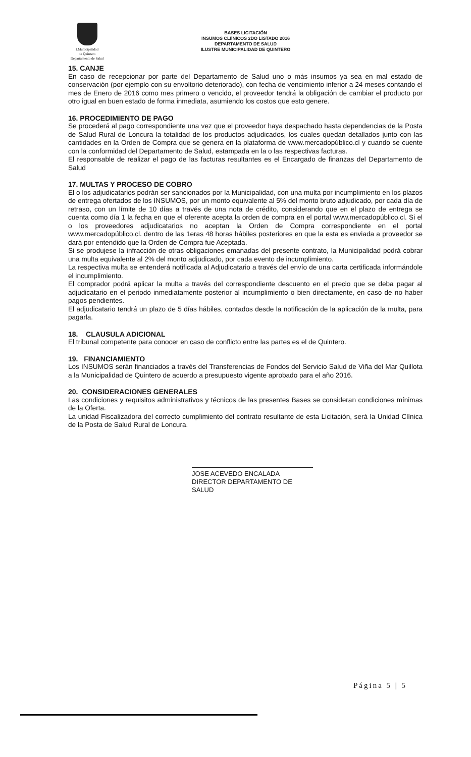I.Municipalidad
de Quintero
Departamento de Salud
BASES LICITACIÓN
INSUMOS CLIÍNICOS 2DO LISTADO 2016
DEPARTAMENTO DE SALUD
ILUSTRE MUNICIPALIDAD DE QUINTERO
15. CANJE
En caso de recepcionar por parte del Departamento de Salud uno o más insumos ya sea en mal estado de conservación (por ejemplo con su envoltorio deteriorado), con fecha de vencimiento inferior a 24 meses contando el mes de Enero de 2016 como mes primero o vencido, el proveedor tendrá la obligación de cambiar el producto por otro igual en buen estado de forma inmediata, asumiendo los costos que esto genere.
16. PROCEDIMIENTO DE PAGO
Se procederá al pago correspondiente una vez que el proveedor haya despachado hasta dependencias de la Posta de Salud Rural de Loncura la totalidad de los productos adjudicados, los cuales quedan detallados junto con las cantidades en la Orden de Compra que se genera en la plataforma de www.mercadopúblico.cl y cuando se cuente con la conformidad del Departamento de Salud, estampada en la o las respectivas facturas.
El responsable de realizar el pago de las facturas resultantes es el Encargado de finanzas del Departamento de Salud
17. MULTAS Y PROCESO DE COBRO
El o los adjudicatarios podrán ser sancionados por la Municipalidad, con una multa por incumplimiento en los plazos de entrega ofertados de los INSUMOS, por un monto equivalente al 5% del monto bruto adjudicado, por cada día de retraso, con un límite de 10 días a través de una nota de crédito, considerando que en el plazo de entrega se cuenta como día 1 la fecha en que el oferente acepta la orden de compra en el portal www.mercadopúblico.cl. Si el o los proveedores adjudicatarios no aceptan la Orden de Compra correspondiente en el portal www.mercadopúblico.cl. dentro de las 1eras 48 horas hábiles posteriores en que la esta es enviada a proveedor se dará por entendido que la Orden de Compra fue Aceptada.
Si se produjese la infracción de otras obligaciones emanadas del presente contrato, la Municipalidad podrá cobrar una multa equivalente al 2% del monto adjudicado, por cada evento de incumplimiento.
La respectiva multa se entenderá notificada al Adjudicatario a través del envío de una carta certificada informándole el incumplimiento.
El comprador podrá aplicar la multa a través del correspondiente descuento en el precio que se deba pagar al adjudicatario en el periodo inmediatamente posterior al incumplimiento o bien directamente, en caso de no haber pagos pendientes.
El adjudicatario tendrá un plazo de 5 días hábiles, contados desde la notificación de la aplicación de la multa, para pagarla.
18. CLAUSULA ADICIONAL
El tribunal competente para conocer en caso de conflicto entre las partes es el de Quintero.
19. FINANCIAMIENTO
Los INSUMOS serán financiados a través del Transferencias de Fondos del Servicio Salud de Viña del Mar Quillota a la Municipalidad de Quintero de acuerdo a presupuesto vigente aprobado para el año 2016.
20. CONSIDERACIONES GENERALES
Las condiciones y requisitos administrativos y técnicos de las presentes Bases se consideran condiciones mínimas de la Oferta.
La unidad Fiscalizadora del correcto cumplimiento del contrato resultante de esta Licitación, será la Unidad Clínica de la Posta de Salud Rural de Loncura.
JOSE ACEVEDO ENCALADA
DIRECTOR DEPARTAMENTO DE SALUD
Página 5 | 5